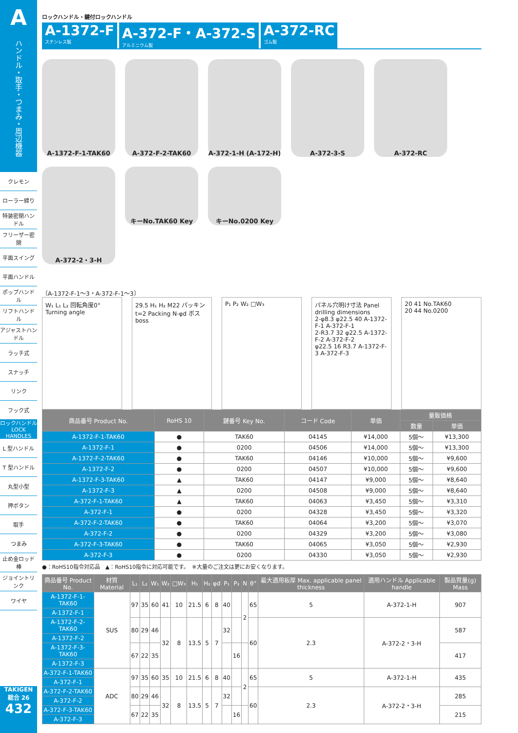Aハンドル・取手・つまみ・周辺機器
クレモン
ローラー締り
特装密閉ハンドル
フリーザー密閉
平面スイング
平面ハンドル
ポップハンドル
リフトハンドル
アジャストハンドル
ラッチ式
スナッチ
リンク
フック式
ロックハンドル LOCK HANDLES
L 型ハンドル
T 型ハンドル
丸型小型
押ボタン
取手
つまみ
止め金ロッド棒
ジョイントリンク
ワイヤ
TAKIGEN
総合 26
432
ロックハンドル・鍵付ロックハンドル
A-1372-F
ステンレス製
A-372-F・A-372-S
アルミニウム製
A-372-RC
ゴム製
A-1372-F-1-TAK60
A-372-F-2-TAK60
A-372-1-H (A-172-H)
A-372-3-S
A-372-RC
A-372-2・3-H
キーNo.TAK60 Key
キーNo.0200 Key
〔A-1372-F-1〜3・A-372-F-1〜3〕
W₁ L₁ L₂ 回転角度0° Turning angle
29.5 H₁ H₂ M22 パッキン t=2 Packing N-φd ボス boss
P₁ P₂ W₂ □W₃ パネル穴明け寸法 Panel drilling dimensions
2-φ8.3 φ22.5 40 A-1372-F-1 A-372-F-1
2-R3.7 32 φ22.5 A-1372-F-2 A-372-F-2
φ22.5 16 R3.7 A-1372-F-3 A-372-F-3
20 41 No.TAK60
20 44 No.0200
| 商品番号 Product No. | RoHS 10 | 鍵番号 Key No. | コード Code | 単価 | 量販価格 | |
| --- | --- | --- | --- | --- | --- | --- |
| | | | | | 数量 | 単価 |
| A-1372-F-1-TAK60 | ● | TAK60 | 04145 | ¥14,000 | 5個〜 | ¥13,300 |
| A-1372-F-1 | ● | 0200 | 04506 | ¥14,000 | 5個〜 | ¥13,300 |
| A-1372-F-2-TAK60 | ● | TAK60 | 04146 | ¥10,000 | 5個〜 | ¥9,600 |
| A-1372-F-2 | ● | 0200 | 04507 | ¥10,000 | 5個〜 | ¥9,600 |
| A-1372-F-3-TAK60 | ▲ | TAK60 | 04147 | ¥9,000 | 5個〜 | ¥8,640 |
| A-1372-F-3 | ▲ | 0200 | 04508 | ¥9,000 | 5個〜 | ¥8,640 |
| A-372-F-1-TAK60 | ▲ | TAK60 | 04063 | ¥3,450 | 5個〜 | ¥3,310 |
| A-372-F-1 | ● | 0200 | 04328 | ¥3,450 | 5個〜 | ¥3,320 |
| A-372-F-2-TAK60 | ● | TAK60 | 04064 | ¥3,200 | 5個〜 | ¥3,070 |
| A-372-F-2 | ● | 0200 | 04329 | ¥3,200 | 5個〜 | ¥3,080 |
| A-372-F-3-TAK60 | ● | TAK60 | 04065 | ¥3,050 | 5個〜 | ¥2,930 |
| A-372-F-3 | ● | 0200 | 04330 | ¥3,050 | 5個〜 | ¥2,930 |
●：RoHS10指令対応品　▲：RoHS10指令に対応可能です。　※大量のご注文は更にお安くなります。
| 商品番号 Product No. | 材質 Material | L₁ | L₂ | W₁ | W₂ | □W₃ | H₁ | H₂ | φd | P₁ | P₂ | N | θ° | 最大適用板厚 Max. applicable panel thickness | 適用ハンドル Applicable handle | 製品質量(g) Mass |
| --- | --- | --- | --- | --- | --- | --- | --- | --- | --- | --- | --- | --- | --- | --- | --- | --- |
| A-1372-F-1-TAK60 | SUS | 97 | 35 | 60 | 41 | 10 | 21.5 | 6 | 8 | 40 | | 2 | 65 | 5 | A-372-1-H | 907 |
| A-1372-F-1 | | | | | | | | | | | | | | | | |
| A-1372-F-2-TAK60 | | 80 | 29 | 46 | 32 | 8 | 13.5 | 5 | 7 | 32 | | | 60 | 2.3 | A-372-2・3-H | 587 |
| A-1372-F-2 | | | | | | | | | | | | | | | | |
| A-1372-F-3-TAK60 | | 67 | 22 | 35 | | | | | | | 16 | | | | | 417 |
| A-1372-F-3 | | | | | | | | | | | | | | | | |
| A-372-F-1-TAK60 | ADC | 97 | 35 | 60 | 35 | 10 | 21.5 | 6 | 8 | 40 | | 2 | 65 | 5 | A-372-1-H | 435 |
| A-372-F-1 | | | | | | | | | | | | | | | | |
| A-372-F-2-TAK60 | | 80 | 29 | 46 | 32 | 8 | 13.5 | 5 | 7 | 32 | | | 60 | 2.3 | A-372-2・3-H | 285 |
| A-372-F-2 | | | | | | | | | | | | | | | | |
| A-372-F-3-TAK60 | | 67 | 22 | 35 | | | | | | | 16 | | | | | 215 |
| A-372-F-3 | | | | | | | | | | | | | | | | |